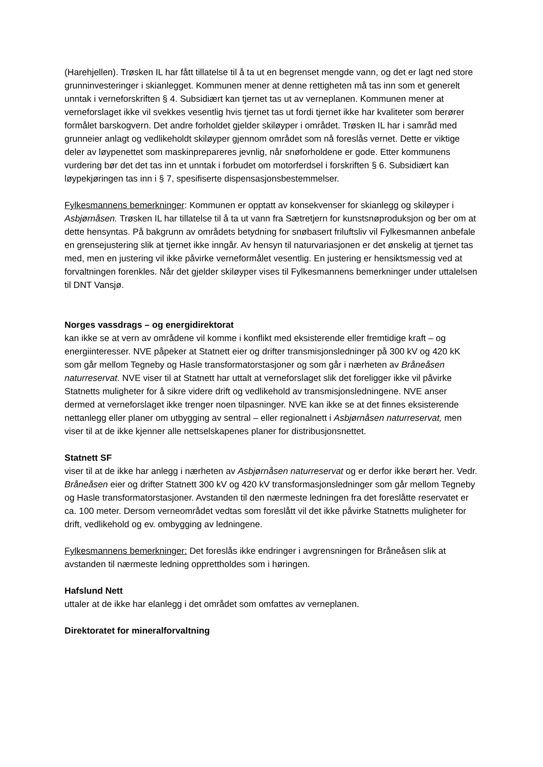(Harehjellen). Trøsken IL har fått tillatelse til å ta ut en begrenset mengde vann, og det er lagt ned store grunninvesteringer i skianlegget. Kommunen mener at denne rettigheten må tas inn som et generelt unntak i verneforskriften § 4. Subsidiært kan tjernet tas ut av verneplanen. Kommunen mener at verneforslaget ikke vil svekkes vesentlig hvis tjernet tas ut fordi tjernet ikke har kvaliteter som berører formålet barskogvern. Det andre forholdet gjelder skiløyper i området. Trøsken IL har i samråd med grunneier anlagt og vedlikeholdt skiløyper gjennom området som nå foreslås vernet. Dette er viktige deler av løypenettet som maskinprepareres jevnlig, når snøforholdene er gode. Etter kommunens vurdering bør det det tas inn et unntak i forbudet om motorferdsel i forskriften § 6. Subsidiært kan løypekjøringen tas inn i § 7, spesifiserte dispensasjonsbestemmelser.
Fylkesmannens bemerkninger: Kommunen er opptatt av konsekvenser for skianlegg og skiløyper i Asbjørnåsen. Trøsken IL har tillatelse til å ta ut vann fra Sætretjern for kunstsnøproduksjon og ber om at dette hensyntas. På bakgrunn av områdets betydning for snøbasert friluftsliv vil Fylkesmannen anbefale en grensejustering slik at tjernet ikke inngår. Av hensyn til naturvariasjonen er det ønskelig at tjernet tas med, men en justering vil ikke påvirke verneformålet vesentlig. En justering er hensiktsmessig ved at forvaltningen forenkles. Når det gjelder skiløyper vises til Fylkesmannens bemerkninger under uttalelsen til DNT Vansjø.
Norges vassdrags – og energidirektorat
kan ikke se at vern av områdene vil komme i konflikt med eksisterende eller fremtidige kraft – og energiinteresser. NVE påpeker at Statnett eier og drifter transmisjonsledninger på 300 kV og 420 kK som går mellom Tegneby og Hasle transformatorstasjoner og som går i nærheten av Bråneåsen naturreservat. NVE viser til at Statnett har uttalt at verneforslaget slik det foreligger ikke vil påvirke Statnetts muligheter for å sikre videre drift og vedlikehold av transmisjonsledningene. NVE anser dermed at verneforslaget ikke trenger noen tilpasninger. NVE kan ikke se at det finnes eksisterende nettanlegg eller planer om utbygging av sentral – eller regionalnett i Asbjørnåsen naturreservat, men viser til at de ikke kjenner alle nettselskapenes planer for distribusjonsnettet.
Statnett SF
viser til at de ikke har anlegg i nærheten av Asbjørnåsen naturreservat og er derfor ikke berørt her. Vedr. Bråneåsen eier og drifter Statnett 300 kV og 420 kV transformasjonsledninger som går mellom Tegneby og Hasle transformatorstasjoner. Avstanden til den nærmeste ledningen fra det foreslåtte reservatet er ca. 100 meter. Dersom verneområdet vedtas som foreslått vil det ikke påvirke Statnetts muligheter for drift, vedlikehold og ev. ombygging av ledningene.
Fylkesmannens bemerkninger: Det foreslås ikke endringer i avgrensningen for Bråneåsen slik at avstanden til nærmeste ledning opprettholdes som i høringen.
Hafslund Nett
uttaler at de ikke har elanlegg i det området som omfattes av verneplanen.
Direktoratet for mineralforvaltning